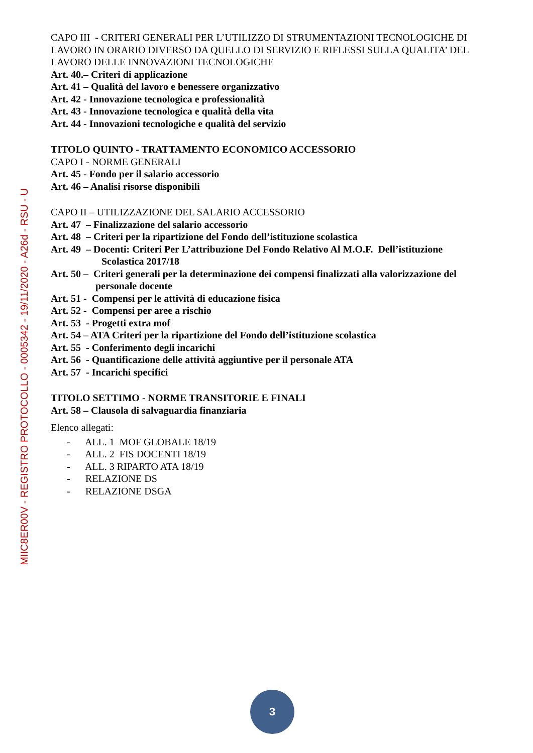MIIC8ER00V - REGISTRO PROTOCOLLO - 0005342 - 19/11/2020 - A26d - RSU - U
CAPO III - CRITERI GENERALI PER L’UTILIZZO DI STRUMENTAZIONI TECNOLOGICHE DI LAVORO IN ORARIO DIVERSO DA QUELLO DI SERVIZIO E RIFLESSI SULLA QUALITA’ DEL LAVORO DELLE INNOVAZIONI TECNOLOGICHE
Art. 40.– Criteri di applicazione
Art. 41 – Qualità del lavoro e benessere organizzativo
Art. 42 - Innovazione tecnologica e professionalità
Art. 43 - Innovazione tecnologica e qualità della vita
Art. 44 - Innovazioni tecnologiche e qualità del servizio
TITOLO QUINTO - TRATTAMENTO ECONOMICO ACCESSORIO
CAPO I - NORME GENERALI
Art. 45 - Fondo per il salario accessorio
Art. 46 – Analisi risorse disponibili
CAPO II – UTILIZZAZIONE DEL SALARIO ACCESSORIO
Art. 47 – Finalizzazione del salario accessorio
Art. 48 – Criteri per la ripartizione del Fondo dell’istituzione scolastica
Art. 49 – Docenti: Criteri Per L’attribuzione Del Fondo Relativo Al M.O.F. Dell’istituzione
Scolastica 2017/18
Art. 50 – Criteri generali per la determinazione dei compensi finalizzati alla valorizzazione del
personale docente
Art. 51 - Compensi per le attività di educazione fisica
Art. 52 - Compensi per aree a rischio
Art. 53 - Progetti extra mof
Art. 54 – ATA Criteri per la ripartizione del Fondo dell’istituzione scolastica
Art. 55 - Conferimento degli incarichi
Art. 56 - Quantificazione delle attività aggiuntive per il personale ATA
Art. 57 - Incarichi specifici
TITOLO SETTIMO - NORME TRANSITORIE E FINALI
Art. 58 – Clausola di salvaguardia finanziaria
Elenco allegati:
- ALL. 1 MOF GLOBALE 18/19
- ALL. 2 FIS DOCENTI 18/19
- ALL. 3 RIPARTO ATA 18/19
- RELAZIONE DS
- RELAZIONE DSGA
3